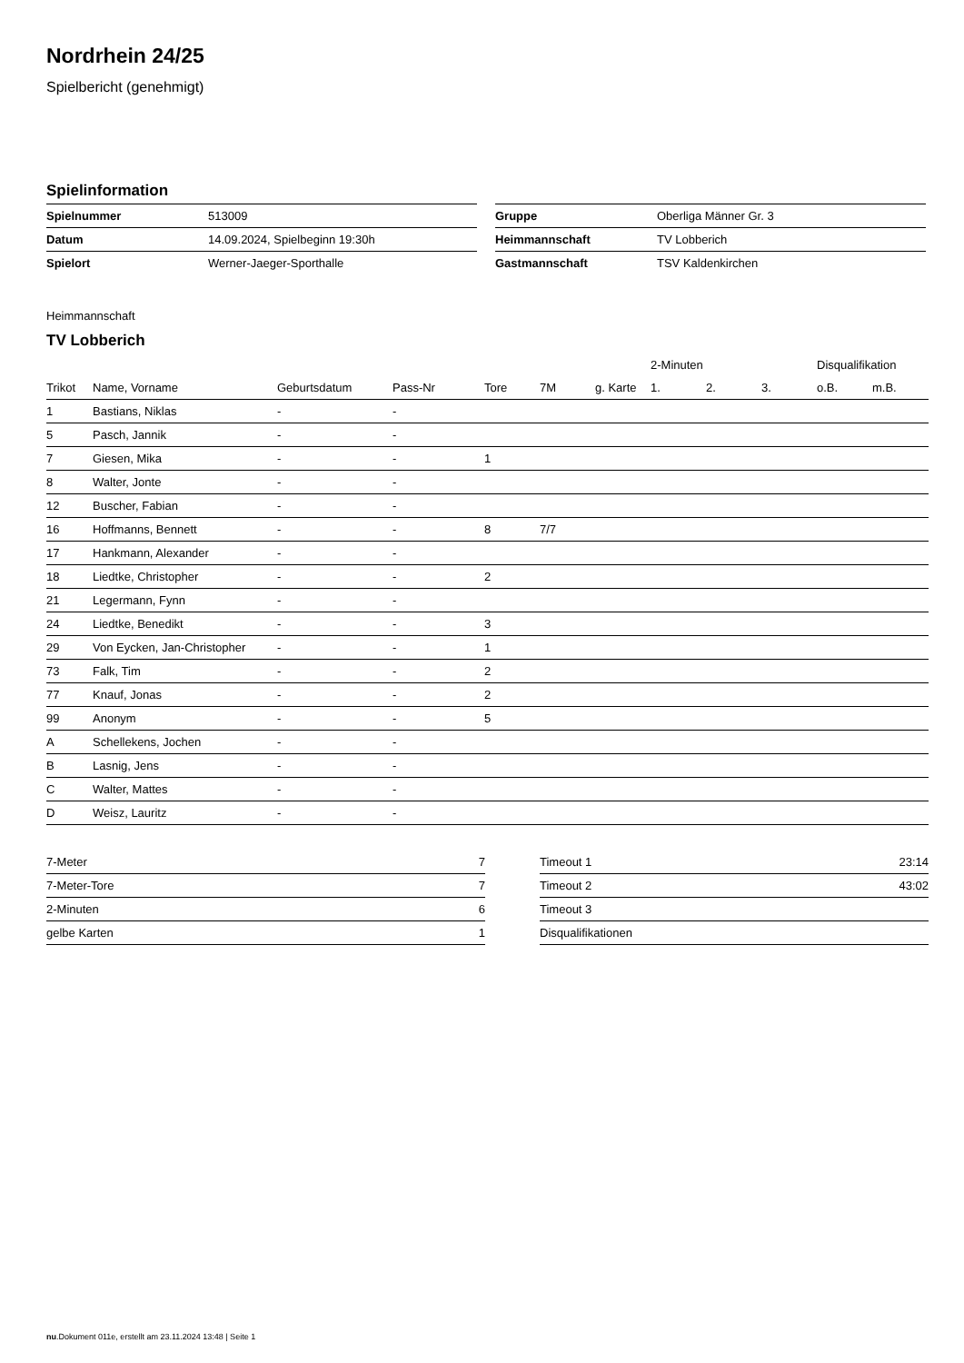Nordrhein 24/25
Spielbericht (genehmigt)
Spielinformation
| Spielnummer | 513009 |
| Datum | 14.09.2024, Spielbeginn 19:30h |
| Spielort | Werner-Jaeger-Sporthalle |
| Gruppe | Oberliga Männer Gr. 3 |
| Heimmannschaft | TV Lobberich |
| Gastmannschaft | TSV Kaldenkirchen |
Heimmannschaft
TV Lobberich
| | | | | | | | 2-Minuten | | | Disqualifikation | |
| --- | --- | --- | --- | --- | --- | --- | --- | --- | --- | --- | --- |
| Trikot | Name, Vorname | Geburtsdatum | Pass-Nr | Tore | 7M | g. Karte | 1. | 2. | 3. | o.B. | m.B. |
| 1 | Bastians, Niklas | - | - | | | | | | | | |
| 5 | Pasch, Jannik | - | - | | | | | | | | |
| 7 | Giesen, Mika | - | - | 1 | | | | | | | |
| 8 | Walter, Jonte | - | - | | | | | | | | |
| 12 | Buscher, Fabian | - | - | | | | | | | | |
| 16 | Hoffmanns, Bennett | - | - | 8 | 7/7 | | | | | | |
| 17 | Hankmann, Alexander | - | - | | | | | | | | |
| 18 | Liedtke, Christopher | - | - | 2 | | | | | | | |
| 21 | Legermann, Fynn | - | - | | | | | | | | |
| 24 | Liedtke, Benedikt | - | - | 3 | | | | | | | |
| 29 | Von Eycken, Jan-Christopher | - | - | 1 | | | | | | | |
| 73 | Falk, Tim | - | - | 2 | | | | | | | |
| 77 | Knauf, Jonas | - | - | 2 | | | | | | | |
| 99 | Anonym | - | - | 5 | | | | | | | |
| A | Schellekens, Jochen | - | - | | | | | | | | |
| B | Lasnig, Jens | - | - | | | | | | | | |
| C | Walter, Mattes | - | - | | | | | | | | |
| D | Weisz, Lauritz | - | - | | | | | | | | |
| 7-Meter | 7 |
| 7-Meter-Tore | 7 |
| 2-Minuten | 6 |
| gelbe Karten | 1 |
| Timeout 1 | 23:14 |
| Timeout 2 | 43:02 |
| Timeout 3 | |
| Disqualifikationen | |
nu.Dokument 011e, erstellt am 23.11.2024 13:48 | Seite 1